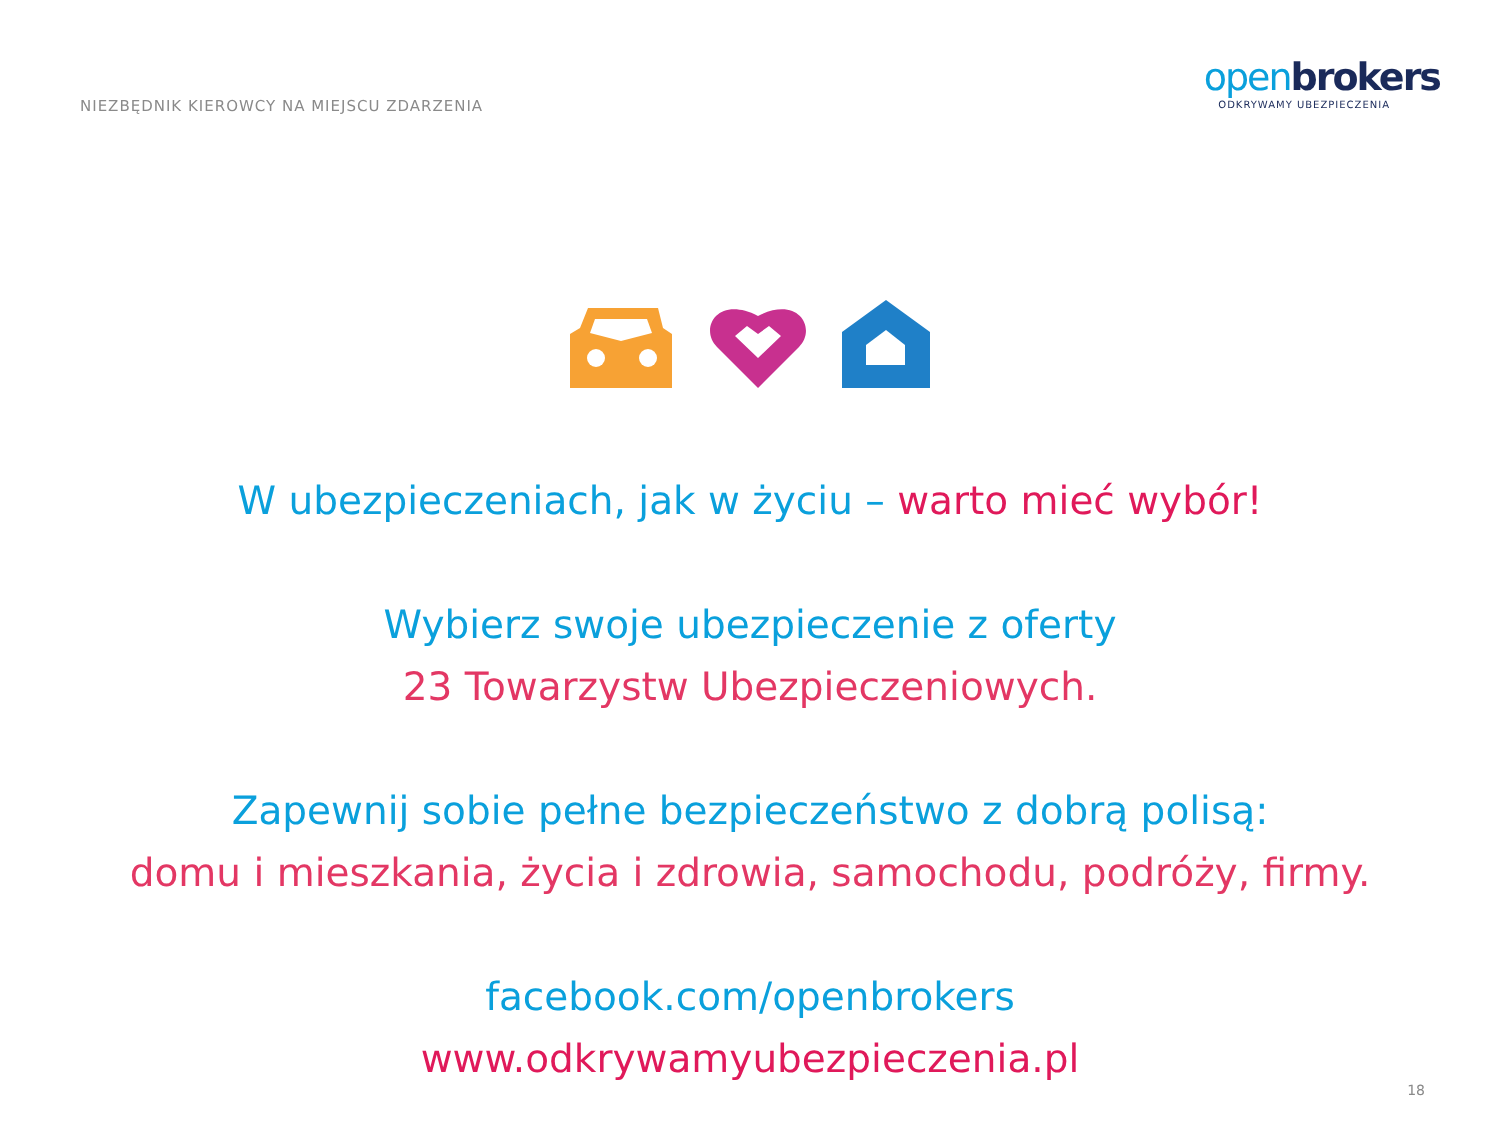NIEZBĘDNIK KIEROWCY NA MIEJSCU ZDARZENIA
open brokers
ODKRYWAMY UBEZPIECZENIA
W ubezpieczeniach, jak w życiu – warto mieć wybór!
Wybierz swoje ubezpieczenie z oferty
23 Towarzystw Ubezpieczeniowych.
Zapewnij sobie pełne bezpieczeństwo z dobrą polisą:
domu i mieszkania, życia i zdrowia, samochodu, podróży, firmy.
facebook.com/openbrokers
www.odkrywamyubezpieczenia.pl
18